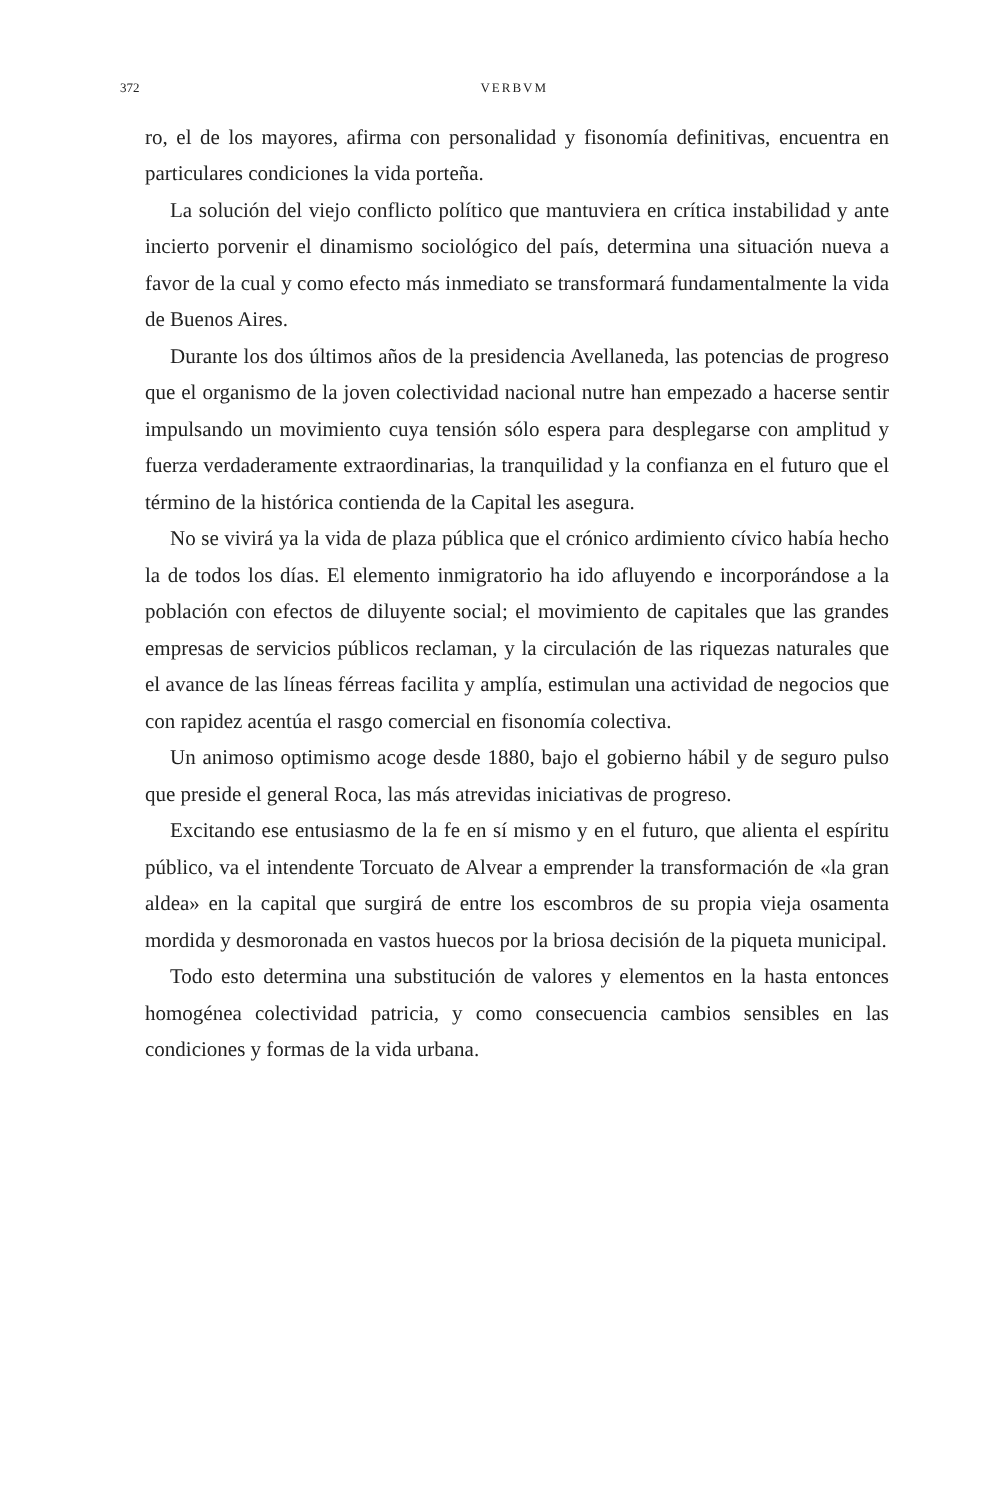372 VERBVM
ro, el de los mayores, afirma con personalidad y fisonomía definitivas, encuentra en particulares condiciones la vida porteña.
La solución del viejo conflicto político que mantuviera en crítica instabilidad y ante incierto porvenir el dinamismo sociológico del país, determina una situación nueva a favor de la cual y como efecto más inmediato se transformará fundamentalmente la vida de Buenos Aires.
Durante los dos últimos años de la presidencia Avellaneda, las potencias de progreso que el organismo de la joven colectividad nacional nutre han empezado a hacerse sentir impulsando un movimiento cuya tensión sólo espera para desplegarse con amplitud y fuerza verdaderamente extraordinarias, la tranquilidad y la confianza en el futuro que el término de la histórica contienda de la Capital les asegura.
No se vivirá ya la vida de plaza pública que el crónico ardimiento cívico había hecho la de todos los días. El elemento inmigratorio ha ido afluyendo e incorporándose a la población con efectos de diluyente social; el movimiento de capitales que las grandes empresas de servicios públicos reclaman, y la circulación de las riquezas naturales que el avance de las líneas férreas facilita y amplía, estimulan una actividad de negocios que con rapidez acentúa el rasgo comercial en fisonomía colectiva.
Un animoso optimismo acoge desde 1880, bajo el gobierno hábil y de seguro pulso que preside el general Roca, las más atrevidas iniciativas de progreso.
Excitando ese entusiasmo de la fe en sí mismo y en el futuro, que alienta el espíritu público, va el intendente Torcuato de Alvear a emprender la transformación de «la gran aldea» en la capital que surgirá de entre los escombros de su propia vieja osamenta mordida y desmoronada en vastos huecos por la briosa decisión de la piqueta municipal.
Todo esto determina una substitución de valores y elementos en la hasta entonces homogénea colectividad patricia, y como consecuencia cambios sensibles en las condiciones y formas de la vida urbana.